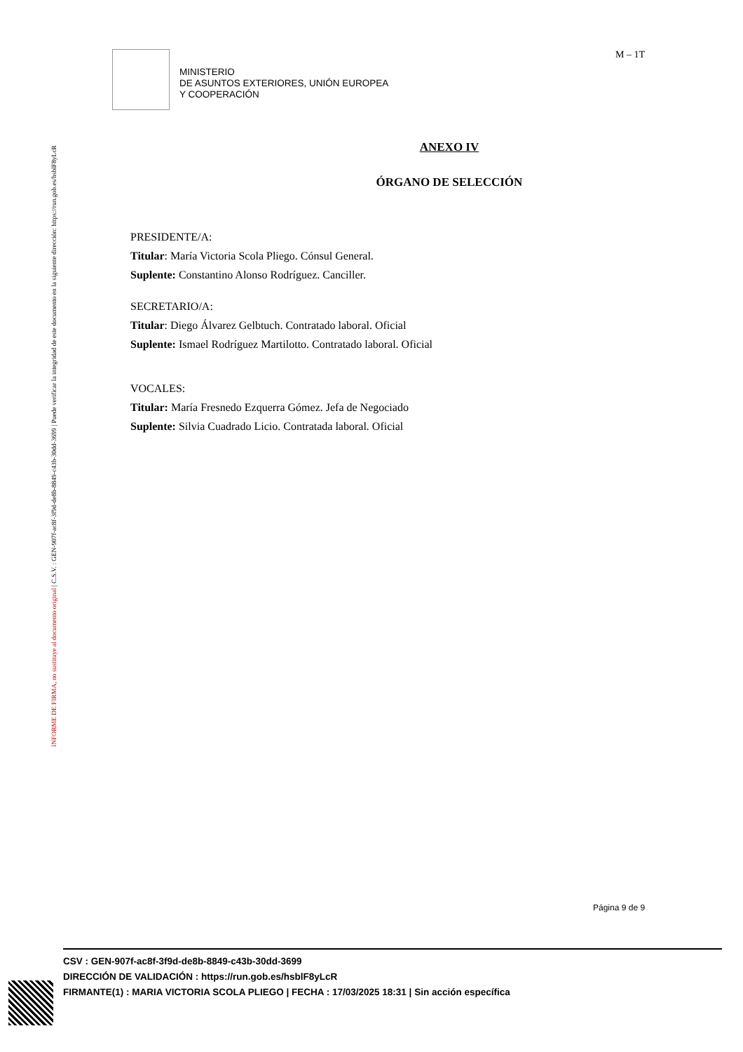INFORME DE FIRMA, no sustituye al documento original | C.S.V. : GEN-907f-ac8f-3f9d-de8b-8849-c43b-30dd-3699 | Puede verificar la integridad de este documento en la siguiente dirección: https://run.gob.es/hsblF8yLcR
MINISTERIO
DE ASUNTOS EXTERIORES, UNIÓN EUROPEA
Y COOPERACIÓN
M – 1T
ANEXO IV
ÓRGANO DE SELECCIÓN
PRESIDENTE/A:
Titular: María Victoria Scola Pliego. Cónsul General.
Suplente: Constantino Alonso Rodríguez. Canciller.
SECRETARIO/A:
Titular: Diego Álvarez Gelbtuch. Contratado laboral. Oficial
Suplente: Ismael Rodríguez Martilotto. Contratado laboral. Oficial
VOCALES:
Titular: María Fresnedo Ezquerra Gómez. Jefa de Negociado
Suplente: Silvia Cuadrado Licio. Contratada laboral. Oficial
Página 9 de 9
CSV : GEN-907f-ac8f-3f9d-de8b-8849-c43b-30dd-3699
DIRECCIÓN DE VALIDACIÓN : https://run.gob.es/hsblF8yLcR
FIRMANTE(1) : MARIA VICTORIA SCOLA PLIEGO | FECHA : 17/03/2025 18:31 | Sin acción específica